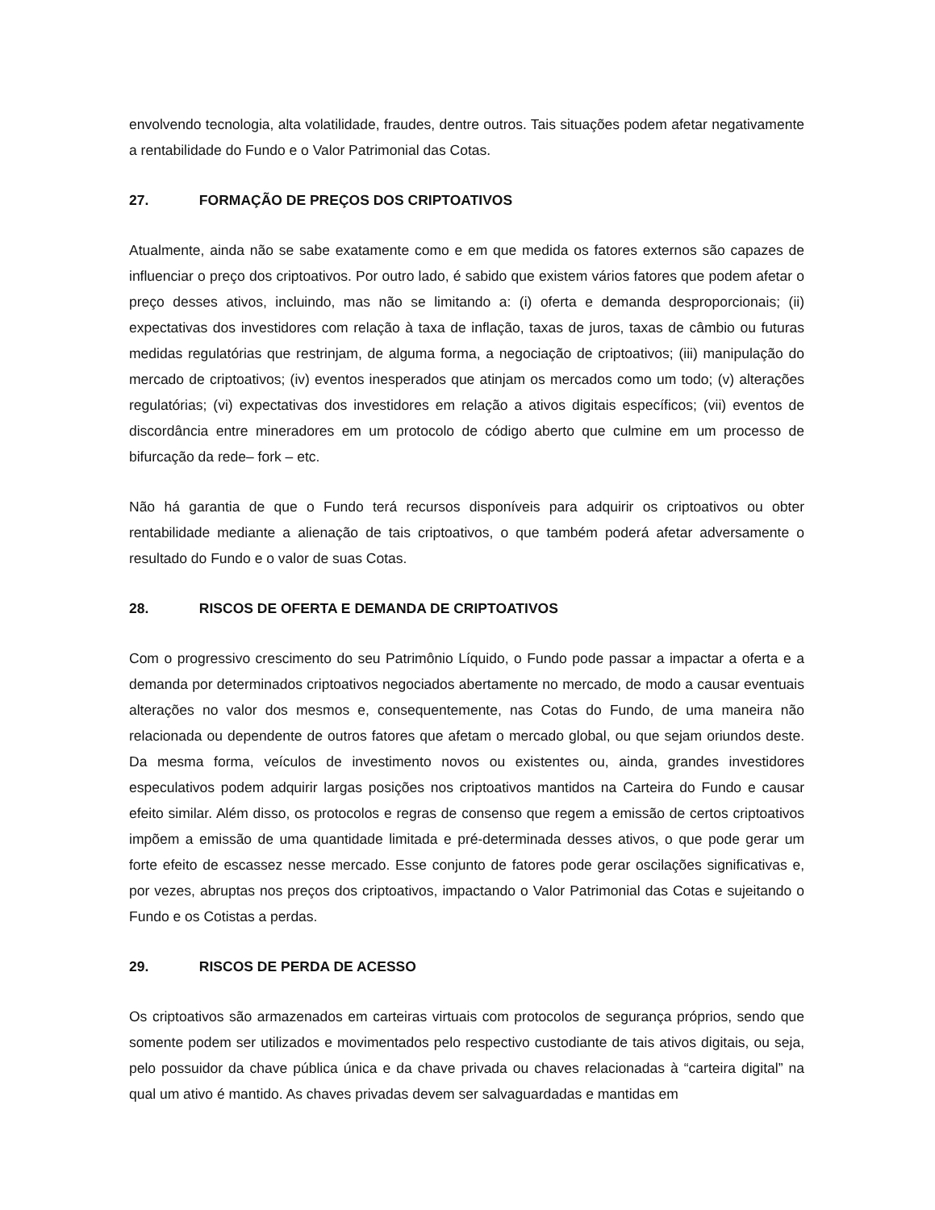envolvendo tecnologia, alta volatilidade, fraudes, dentre outros. Tais situações podem afetar negativamente a rentabilidade do Fundo e o Valor Patrimonial das Cotas.
27. FORMAÇÃO DE PREÇOS DOS CRIPTOATIVOS
Atualmente, ainda não se sabe exatamente como e em que medida os fatores externos são capazes de influenciar o preço dos criptoativos. Por outro lado, é sabido que existem vários fatores que podem afetar o preço desses ativos, incluindo, mas não se limitando a: (i) oferta e demanda desproporcionais; (ii) expectativas dos investidores com relação à taxa de inflação, taxas de juros, taxas de câmbio ou futuras medidas regulatórias que restrinjam, de alguma forma, a negociação de criptoativos; (iii) manipulação do mercado de criptoativos; (iv) eventos inesperados que atinjam os mercados como um todo; (v) alterações regulatórias; (vi) expectativas dos investidores em relação a ativos digitais específicos; (vii) eventos de discordância entre mineradores em um protocolo de código aberto que culmine em um processo de bifurcação da rede– fork – etc.
Não há garantia de que o Fundo terá recursos disponíveis para adquirir os criptoativos ou obter rentabilidade mediante a alienação de tais criptoativos, o que também poderá afetar adversamente o resultado do Fundo e o valor de suas Cotas.
28. RISCOS DE OFERTA E DEMANDA DE CRIPTOATIVOS
Com o progressivo crescimento do seu Patrimônio Líquido, o Fundo pode passar a impactar a oferta e a demanda por determinados criptoativos negociados abertamente no mercado, de modo a causar eventuais alterações no valor dos mesmos e, consequentemente, nas Cotas do Fundo, de uma maneira não relacionada ou dependente de outros fatores que afetam o mercado global, ou que sejam oriundos deste. Da mesma forma, veículos de investimento novos ou existentes ou, ainda, grandes investidores especulativos podem adquirir largas posições nos criptoativos mantidos na Carteira do Fundo e causar efeito similar. Além disso, os protocolos e regras de consenso que regem a emissão de certos criptoativos impõem a emissão de uma quantidade limitada e pré-determinada desses ativos, o que pode gerar um forte efeito de escassez nesse mercado. Esse conjunto de fatores pode gerar oscilações significativas e, por vezes, abruptas nos preços dos criptoativos, impactando o Valor Patrimonial das Cotas e sujeitando o Fundo e os Cotistas a perdas.
29. RISCOS DE PERDA DE ACESSO
Os criptoativos são armazenados em carteiras virtuais com protocolos de segurança próprios, sendo que somente podem ser utilizados e movimentados pelo respectivo custodiante de tais ativos digitais, ou seja, pelo possuidor da chave pública única e da chave privada ou chaves relacionadas à “carteira digital” na qual um ativo é mantido. As chaves privadas devem ser salvaguardadas e mantidas em